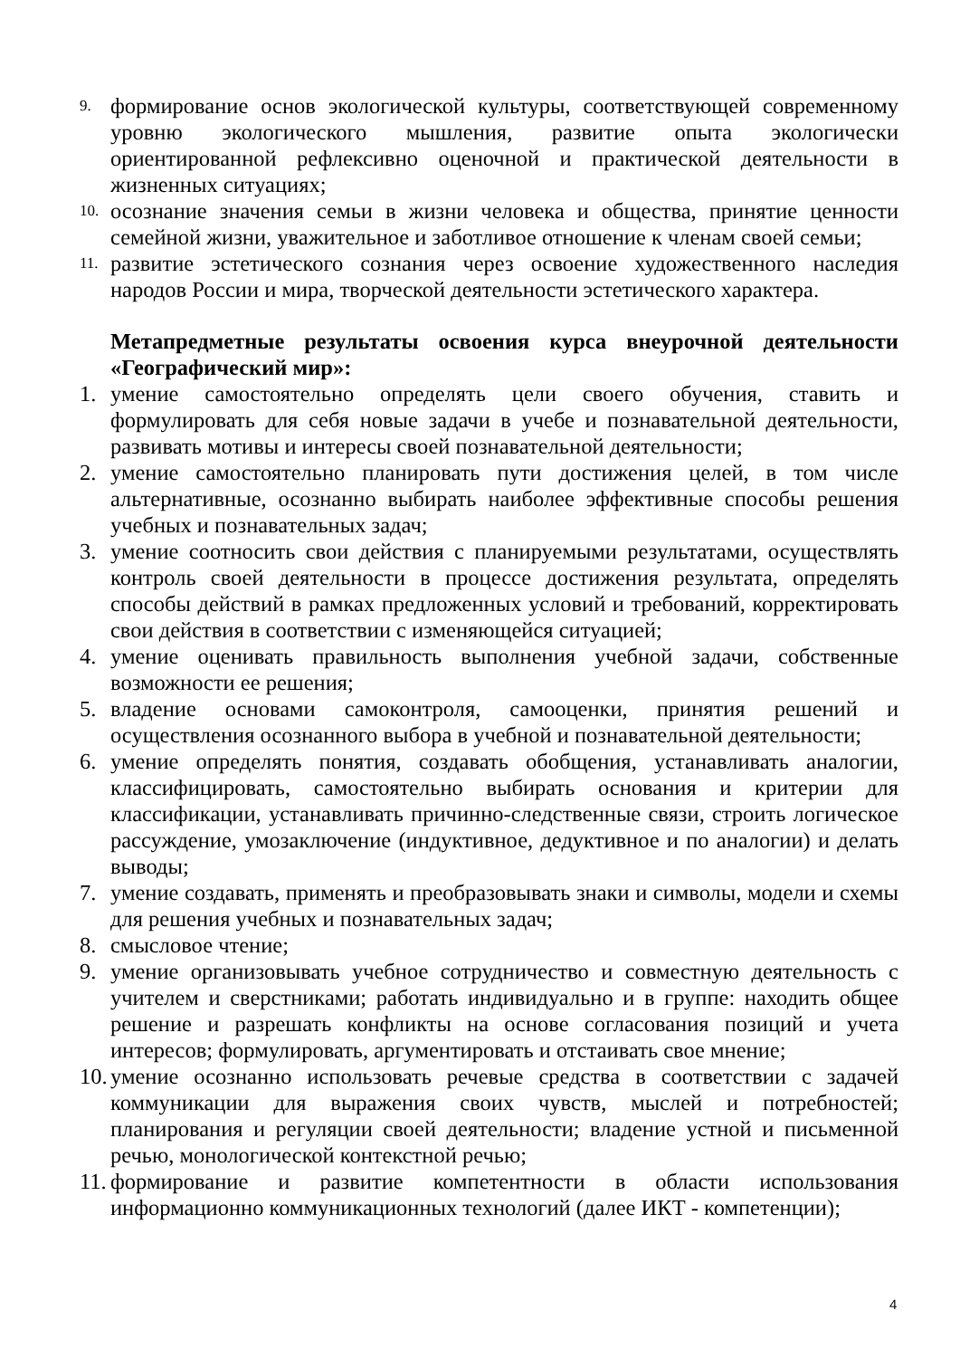9. формирование основ экологической культуры, соответствующей современному уровню экологического мышления, развитие опыта экологически ориентированной рефлексивно оценочной и практической деятельности в жизненных ситуациях;
10. осознание значения семьи в жизни человека и общества, принятие ценности семейной жизни, уважительное и заботливое отношение к членам своей семьи;
11. развитие эстетического сознания через освоение художественного наследия народов России и мира, творческой деятельности эстетического характера.
Метапредметные результаты освоения курса внеурочной деятельности «Географический мир»:
1. умение самостоятельно определять цели своего обучения, ставить и формулировать для себя новые задачи в учебе и познавательной деятельности, развивать мотивы и интересы своей познавательной деятельности;
2. умение самостоятельно планировать пути достижения целей, в том числе альтернативные, осознанно выбирать наиболее эффективные способы решения учебных и познавательных задач;
3. умение соотносить свои действия с планируемыми результатами, осуществлять контроль своей деятельности в процессе достижения результата, определять способы действий в рамках предложенных условий и требований, корректировать свои действия в соответствии с изменяющейся ситуацией;
4. умение оценивать правильность выполнения учебной задачи, собственные возможности ее решения;
5. владение основами самоконтроля, самооценки, принятия решений и осуществления осознанного выбора в учебной и познавательной деятельности;
6. умение определять понятия, создавать обобщения, устанавливать аналогии, классифицировать, самостоятельно выбирать основания и критерии для классификации, устанавливать причинно-следственные связи, строить логическое рассуждение, умозаключение (индуктивное, дедуктивное и по аналогии) и делать выводы;
7. умение создавать, применять и преобразовывать знаки и символы, модели и схемы для решения учебных и познавательных задач;
8. смысловое чтение;
9. умение организовывать учебное сотрудничество и совместную деятельность с учителем и сверстниками; работать индивидуально и в группе: находить общее решение и разрешать конфликты на основе согласования позиций и учета интересов; формулировать, аргументировать и отстаивать свое мнение;
10. умение осознанно использовать речевые средства в соответствии с задачей коммуникации для выражения своих чувств, мыслей и потребностей; планирования и регуляции своей деятельности; владение устной и письменной речью, монологической контекстной речью;
11. формирование и развитие компетентности в области использования информационно коммуникационных технологий (далее ИКТ - компетенции);
4